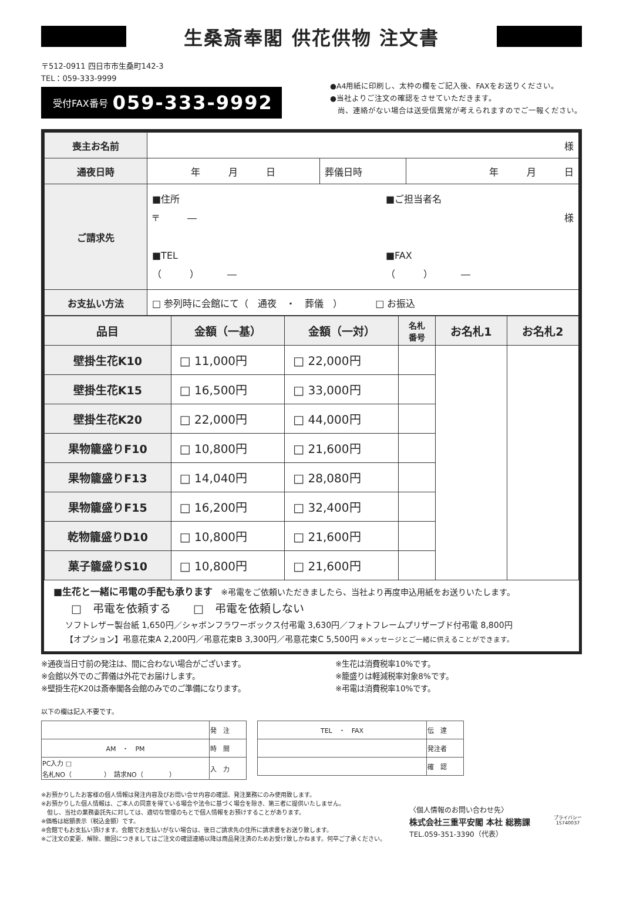生桑斎奉閣 供花供物 注文書
〒512-0911 四日市市生桑町142-3
TEL：059-333-9999
受付FAX番号 059-333-9992
●A4用紙に印刷し、太枠の欄をご記入後、FAXをお送りください。
●当社よりご注文の確認をさせていただきます。
　尚、連絡がない場合は送受信異常が考えられますのでご一報ください。
| 喪主お名前 | 様 | | |
| 通夜日時 | 年 月 日 | 葬儀日時 | 年 月 日 |
| ご請求先 | ■住所 〒 ― ■TEL （ ） ― ■ご担当者名 様 ■FAX （ ） ― | | |
| お支払い方法 | □ 参列時に会館にて（ 通夜 ・ 葬儀 ） □ お振込 | | |
| 品目 | 金額（一基） | 金額（一対） | 名札 番号 | お名札1 | お名札2 |
| --- | --- | --- | --- | --- | --- |
| 壁掛生花K10 | □ 11,000円 | □ 22,000円 | | | |
| 壁掛生花K15 | □ 16,500円 | □ 33,000円 | | | |
| 壁掛生花K20 | □ 22,000円 | □ 44,000円 | | | |
| 果物籠盛りF10 | □ 10,800円 | □ 21,600円 | | | |
| 果物籠盛りF13 | □ 14,040円 | □ 28,080円 | | | |
| 果物籠盛りF15 | □ 16,200円 | □ 32,400円 | | | |
| 乾物籠盛りD10 | □ 10,800円 | □ 21,600円 | | | |
| 菓子籠盛りS10 | □ 10,800円 | □ 21,600円 | | | |
■生花と一緒に弔電の手配も承ります　※弔電をご依頼いただきましたら、当社より再度申込用紙をお送りいたします。
□　弔電を依頼する　　□　弔電を依頼しない
ソフトレザー製台紙 1,650円／シャボンフラワーボックス付弔電 3,630円／フォトフレームプリザーブド付弔電 8,800円
【オプション】弔意花束A 2,200円／弔意花束B 3,300円／弔意花束C 5,500円 ※メッセージとご一緒に供えることができます。
※通夜当日寸前の発注は、間に合わない場合がございます。
※会館以外でのご葬儀は外花でお届けします。
※壁掛生花K20は斎奉閣各会館のみでのご準備になります。
※生花は消費税率10%です。
※籠盛りは軽減税率対象8%です。
※弔電は消費税率10%です。
以下の欄は記入不要です。
| | 発 注 |
| AM ・ PM | 時 間 |
| PC入力 □ 名札NO（ ） 請求NO（ ） | 入 力 |
| TEL ・ FAX | 伝 達 |
| | 発注者 |
| | 確 認 |
※お預かりしたお客様の個人情報は発注内容及びお問い合せ内容の確認、発注業務にのみ使用致します。
※お預かりした個人情報は、ご本人の同意を得ている場合や法令に基づく場合を除き、第三者に提供いたしません。
　但し、当社の業務委託先に対しては、適切な管理のもとで個人情報をお預けすることがあります。
※価格は総額表示（税込金額）です。
※会館でもお支払い頂けます。会館でお支払いがない場合は、後日ご請求先の住所に請求書をお送り致します。
※ご注文の変更、解除、撤回につきましてはご注文の確認連絡以降は商品発注済のためお受け致しかねます。何卒ご了承ください。
〈個人情報のお問い合わせ先〉
株式会社三重平安閣 本社 総務課
TEL.059-351-3390（代表）
プライバシー
15740037